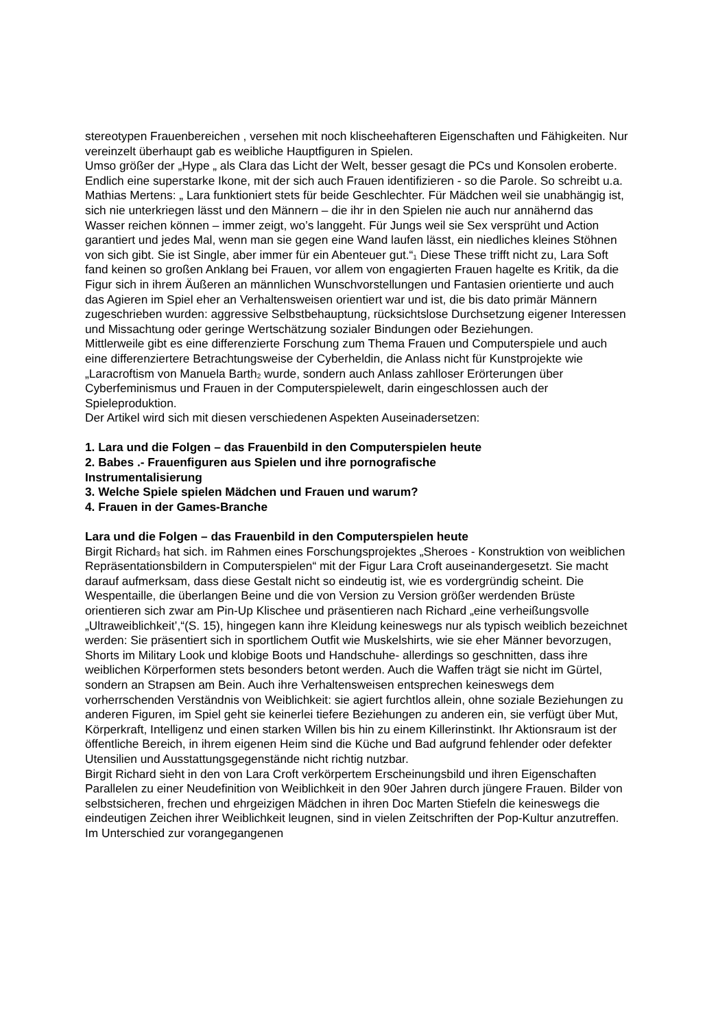stereotypen Frauenbereichen , versehen mit noch klischeehafteren Eigenschaften und Fähigkeiten. Nur vereinzelt überhaupt gab es weibliche Hauptfiguren in Spielen.
Umso größer der „Hype „ als Clara das Licht der Welt, besser gesagt die PCs und Konsolen eroberte. Endlich eine superstarke Ikone, mit der sich auch Frauen identifizieren - so die Parole. So schreibt u.a. Mathias Mertens: „ Lara funktioniert stets für beide Geschlechter. Für Mädchen weil sie unabhängig ist, sich nie unterkriegen lässt und den Männern – die ihr in den Spielen nie auch nur annähernd das Wasser reichen können – immer zeigt, wo’s langgeht. Für Jungs weil sie Sex versprüht und Action garantiert und jedes Mal, wenn man sie gegen eine Wand laufen lässt, ein niedliches kleines Stöhnen von sich gibt. Sie ist Single, aber immer für ein Abenteuer gut.“<sub>1</sub> Diese These trifft nicht zu, Lara Soft fand keinen so großen Anklang bei Frauen, vor allem von engagierten Frauen hagelte es Kritik, da die Figur sich in ihrem Äußeren an männlichen Wunschvorstellungen und Fantasien orientierte und auch das Agieren im Spiel eher an Verhaltensweisen orientiert war und ist, die bis dato primär Männern zugeschrieben wurden: aggressive Selbstbehauptung, rücksichtslose Durchsetzung eigener Interessen und Missachtung oder geringe Wertschätzung sozialer Bindungen oder Beziehungen.
Mittlerweile gibt es eine differenzierte Forschung zum Thema Frauen und Computerspiele und auch eine differenziertere Betrachtungsweise der Cyberheldin, die Anlass nicht für Kunstprojekte wie „Laracroftism von Manuela Barth<sub>2</sub> wurde, sondern auch Anlass zahlloser Erörterungen über Cyberfeminismus und Frauen in der Computerspielewelt, darin eingeschlossen auch der Spieleproduktion.
Der Artikel wird sich mit diesen verschiedenen Aspekten Auseinadersetzen:
1. Lara und die Folgen – das Frauenbild in den Computerspielen heute
2. Babes .- Frauenfiguren aus Spielen und ihre pornografische
Instrumentalisierung
3. Welche Spiele spielen Mädchen und Frauen und warum?
4. Frauen in der Games-Branche
Lara und die Folgen – das Frauenbild in den Computerspielen heute
Birgit Richard<sub>3</sub> hat sich. im Rahmen eines Forschungsprojektes „Sheroes - Konstruktion von weiblichen Repräsentationsbildern in Computerspielen“ mit der Figur Lara Croft auseinandergesetzt. Sie macht darauf aufmerksam, dass diese Gestalt nicht so eindeutig ist, wie es vordergründig scheint. Die Wespentaille, die überlangen Beine und die von Version zu Version größer werdenden Brüste orientieren sich zwar am Pin-Up Klischee und präsentieren nach Richard „eine verheißungsvolle „Ultraweiblichkeit’,“(S. 15), hingegen kann ihre Kleidung keineswegs nur als typisch weiblich bezeichnet werden: Sie präsentiert sich in sportlichem Outfit wie Muskelshirts, wie sie eher Männer bevorzugen, Shorts im Military Look und klobige Boots und Handschuhe- allerdings so geschnitten, dass ihre weiblichen Körperformen stets besonders betont werden. Auch die Waffen trägt sie nicht im Gürtel, sondern an Strapsen am Bein. Auch ihre Verhaltensweisen entsprechen keineswegs dem vorherrschenden Verständnis von Weiblichkeit: sie agiert furchtlos allein, ohne soziale Beziehungen zu anderen Figuren, im Spiel geht sie keinerlei tiefere Beziehungen zu anderen ein, sie verfügt über Mut, Körperkraft, Intelligenz und einen starken Willen bis hin zu einem Killerinstinkt. Ihr Aktionsraum ist der öffentliche Bereich, in ihrem eigenen Heim sind die Küche und Bad aufgrund fehlender oder defekter Utensilien und Ausstattungsgegenstände nicht richtig nutzbar.
Birgit Richard sieht in den von Lara Croft verkörpertem Erscheinungsbild und ihren Eigenschaften Parallelen zu einer Neudefinition von Weiblichkeit in den 90er Jahren durch jüngere Frauen. Bilder von selbstsicheren, frechen und ehrgeizigen Mädchen in ihren Doc Marten Stiefeln die keineswegs die eindeutigen Zeichen ihrer Weiblichkeit leugnen, sind in vielen Zeitschriften der Pop-Kultur anzutreffen. Im Unterschied zur vorangegangenen